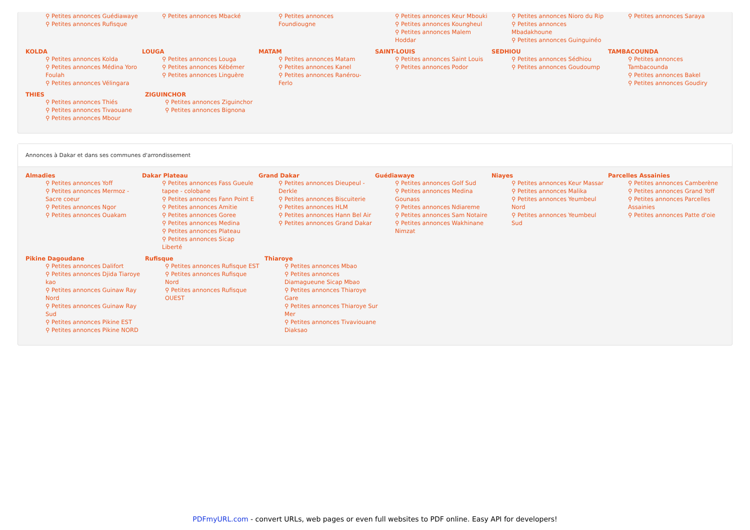⚲ Petites annonces Guédiawaye
⚲ Petites annonces Rufisque
⚲ Petites annonces Mbacké ⚲ Petites annonces Foundiougne ⚲ Petites annonces Keur Mbouki
⚲ Petites annonces Koungheul
⚲ Petites annonces Malem Hoddar
⚲ Petites annonces Nioro du Rip
⚲ Petites annonces Mbadakhoune
⚲ Petites annonces Guinguinéo
⚲ Petites annonces Saraya
KOLDA
⚲ Petites annonces Kolda
⚲ Petites annonces Médina Yoro Foulah
⚲ Petites annonces Vélingara
LOUGA
⚲ Petites annonces Louga
⚲ Petites annonces Kébémer
⚲ Petites annonces Linguère
MATAM
⚲ Petites annonces Matam
⚲ Petites annonces Kanel
⚲ Petites annonces Ranérou-Ferlo
SAINT-LOUIS
⚲ Petites annonces Saint Louis
⚲ Petites annonces Podor
SEDHIOU
⚲ Petites annonces Sédhiou
⚲ Petites annonces Goudoump
TAMBACOUNDA
⚲ Petites annonces Tambacounda
⚲ Petites annonces Bakel
⚲ Petites annonces Goudiry
THIES
⚲ Petites annonces Thiés
⚲ Petites annonces Tivaouane
⚲ Petites annonces Mbour
ZIGUINCHOR
⚲ Petites annonces Ziguinchor
⚲ Petites annonces Bignona
Annonces à Dakar et dans ses communes d'arrondissement
Almadies
⚲ Petites annonces Yoff
⚲ Petites annonces Mermoz - Sacre coeur
⚲ Petites annonces Ngor
⚲ Petites annonces Ouakam
Dakar Plateau
⚲ Petites annonces Fass Gueule tapee - colobane
⚲ Petites annonces Fann Point E
⚲ Petites annonces Amitie
⚲ Petites annonces Goree
⚲ Petites annonces Medina
⚲ Petites annonces Plateau
⚲ Petites annonces Sicap Liberté
Grand Dakar
⚲ Petites annonces Dieupeul - Derkle
⚲ Petites annonces Biscuiterie
⚲ Petites annonces HLM
⚲ Petites annonces Hann Bel Air
⚲ Petites annonces Grand Dakar
Guédiawaye
⚲ Petites annonces Golf Sud
⚲ Petites annonces Medina Gounass
⚲ Petites annonces Ndiareme
⚲ Petites annonces Sam Notaire
⚲ Petites annonces Wakhinane Nimzat
Niayes
⚲ Petites annonces Keur Massar
⚲ Petites annonces Malika
⚲ Petites annonces Yeumbeul Nord
⚲ Petites annonces Yeumbeul Sud
Parcelles Assainies
⚲ Petites annonces Camberène
⚲ Petites annonces Grand Yoff
⚲ Petites annonces Parcelles Assainies
⚲ Petites annonces Patte d'oie
Pikine Dagoudane
⚲ Petites annonces Dalifort
⚲ Petites annonces Djida Tiaroye kao
⚲ Petites annonces Guinaw Ray Nord
⚲ Petites annonces Guinaw Ray Sud
⚲ Petites annonces Pikine EST
⚲ Petites annonces Pikine NORD
Rufisque
⚲ Petites annonces Rufisque EST
⚲ Petites annonces Rufisque Nord
⚲ Petites annonces Rufisque OUEST
Thiaroye
⚲ Petites annonces Mbao
⚲ Petites annonces Diamagueune Sicap Mbao
⚲ Petites annonces Thiaroye Gare
⚲ Petites annonces Thiaroye Sur Mer
⚲ Petites annonces Tivaviouane Diaksao
PDFmyURL.com - convert URLs, web pages or even full websites to PDF online. Easy API for developers!